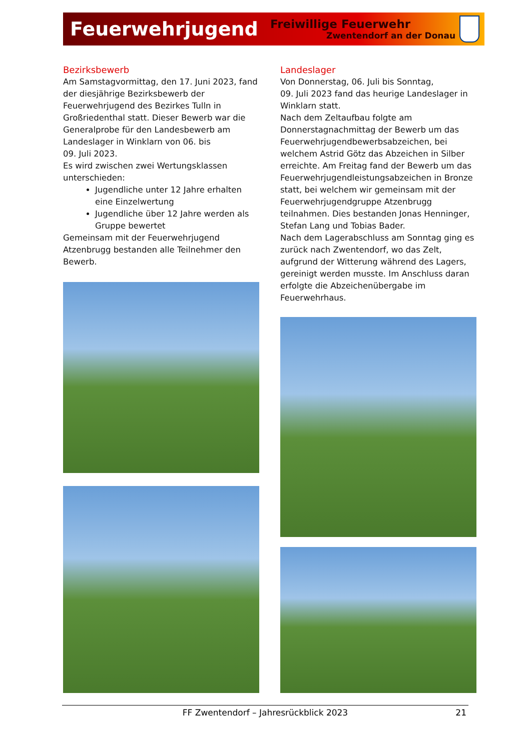Feuerwehrjugend
Freiwillige Feuerwehr
Zwentendorf an der Donau
Bezirksbewerb
Am Samstagvormittag, den 17. Juni 2023, fand der diesjährige Bezirksbewerb der Feuerwehrjugend des Bezirkes Tulln in Großriedenthal statt. Dieser Bewerb war die Generalprobe für den Landesbewerb am Landeslager in Winklarn von 06. bis
09. Juli 2023.
Es wird zwischen zwei Wertungsklassen unterschieden:
Jugendliche unter 12 Jahre erhalten eine Einzelwertung
Jugendliche über 12 Jahre werden als Gruppe bewertet
Gemeinsam mit der Feuerwehrjugend Atzenbrugg bestanden alle Teilnehmer den Bewerb.
Landeslager
Von Donnerstag, 06. Juli bis Sonntag,
09. Juli 2023 fand das heurige Landeslager in Winklarn statt.
Nach dem Zeltaufbau folgte am Donnerstagnachmittag der Bewerb um das Feuerwehrjugendbewerbsabzeichen, bei welchem Astrid Götz das Abzeichen in Silber erreichte. Am Freitag fand der Bewerb um das Feuerwehrjugendleistungsabzeichen in Bronze statt, bei welchem wir gemeinsam mit der Feuerwehrjugendgruppe Atzenbrugg teilnahmen. Dies bestanden Jonas Henninger, Stefan Lang und Tobias Bader.
Nach dem Lagerabschluss am Sonntag ging es zurück nach Zwentendorf, wo das Zelt, aufgrund der Witterung während des Lagers, gereinigt werden musste. Im Anschluss daran erfolgte die Abzeichenübergabe im Feuerwehrhaus.
FF Zwentendorf – Jahresrückblick 2023 21